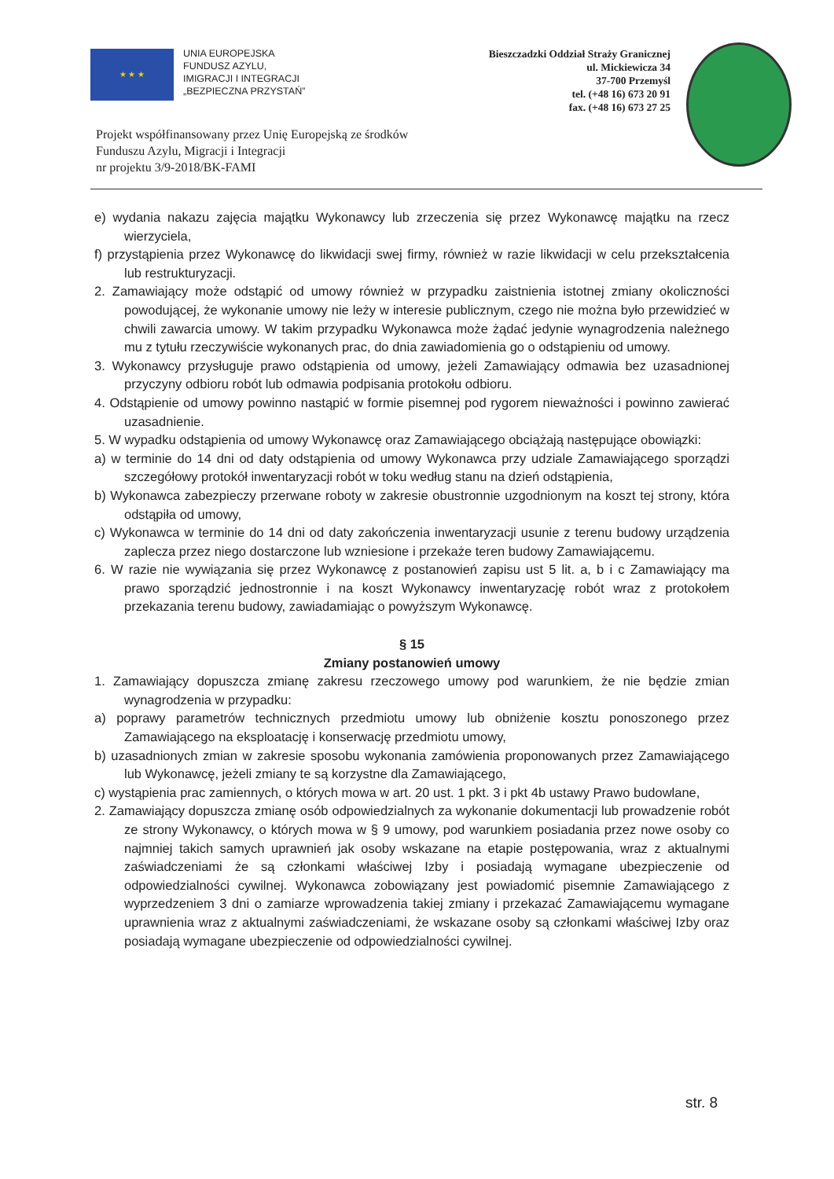★ ★ ★
UNIA EUROPEJSKA
FUNDUSZ AZYLU,
IMIGRACJI I INTEGRACJI
„BEZPIECZNA PRZYSTAŃ”
Bieszczadzki Oddział Straży Granicznej
ul. Mickiewicza 34
37-700 Przemyśl
tel. (+48 16) 673 20 91
fax. (+48 16) 673 27 25
Projekt współfinansowany przez Unię Europejską ze środków
Funduszu Azylu, Migracji i Integracji
nr projektu 3/9-2018/BK-FAMI
e) wydania nakazu zajęcia majątku Wykonawcy lub zrzeczenia się przez Wykonawcę majątku na rzecz wierzyciela,
f) przystąpienia przez Wykonawcę do likwidacji swej firmy, również w razie likwidacji w celu przekształcenia lub restrukturyzacji.
2. Zamawiający może odstąpić od umowy również w przypadku zaistnienia istotnej zmiany okoliczności powodującej, że wykonanie umowy nie leży w interesie publicznym, czego nie można było przewidzieć w chwili zawarcia umowy. W takim przypadku Wykonawca może żądać jedynie wynagrodzenia należnego mu z tytułu rzeczywiście wykonanych prac, do dnia zawiadomienia go o odstąpieniu od umowy.
3. Wykonawcy przysługuje prawo odstąpienia od umowy, jeżeli Zamawiający odmawia bez uzasadnionej przyczyny odbioru robót lub odmawia podpisania protokołu odbioru.
4. Odstąpienie od umowy powinno nastąpić w formie pisemnej pod rygorem nieważności i powinno zawierać uzasadnienie.
5. W wypadku odstąpienia od umowy Wykonawcę oraz Zamawiającego obciążają następujące obowiązki:
a) w terminie do 14 dni od daty odstąpienia od umowy Wykonawca przy udziale Zamawiającego sporządzi szczegółowy protokół inwentaryzacji robót w toku według stanu na dzień odstąpienia,
b) Wykonawca zabezpieczy przerwane roboty w zakresie obustronnie uzgodnionym na koszt tej strony, która odstąpiła od umowy,
c) Wykonawca w terminie do 14 dni od daty zakończenia inwentaryzacji usunie z terenu budowy urządzenia zaplecza przez niego dostarczone lub wzniesione i przekaże teren budowy Zamawiającemu.
6. W razie nie wywiązania się przez Wykonawcę z postanowień zapisu ust 5 lit. a, b i c Zamawiający ma prawo sporządzić jednostronnie i na koszt Wykonawcy inwentaryzację robót wraz z protokołem przekazania terenu budowy, zawiadamiając o powyższym Wykonawcę.
§ 15
Zmiany postanowień umowy
1. Zamawiający dopuszcza zmianę zakresu rzeczowego umowy pod warunkiem, że nie będzie zmian wynagrodzenia w przypadku:
a) poprawy parametrów technicznych przedmiotu umowy lub obniżenie kosztu ponoszonego przez Zamawiającego na eksploatację i konserwację przedmiotu umowy,
b) uzasadnionych zmian w zakresie sposobu wykonania zamówienia proponowanych przez Zamawiającego lub Wykonawcę, jeżeli zmiany te są korzystne dla Zamawiającego,
c) wystąpienia prac zamiennych, o których mowa w art. 20 ust. 1 pkt. 3 i pkt 4b ustawy Prawo budowlane,
2. Zamawiający dopuszcza zmianę osób odpowiedzialnych za wykonanie dokumentacji lub prowadzenie robót ze strony Wykonawcy, o których mowa w § 9 umowy, pod warunkiem posiadania przez nowe osoby co najmniej takich samych uprawnień jak osoby wskazane na etapie postępowania, wraz z aktualnymi zaświadczeniami że są członkami właściwej Izby i posiadają wymagane ubezpieczenie od odpowiedzialności cywilnej. Wykonawca zobowiązany jest powiadomić pisemnie Zamawiającego z wyprzedzeniem 3 dni o zamiarze wprowadzenia takiej zmiany i przekazać Zamawiającemu wymagane uprawnienia wraz z aktualnymi zaświadczeniami, że wskazane osoby są członkami właściwej Izby oraz posiadają wymagane ubezpieczenie od odpowiedzialności cywilnej.
str. 8